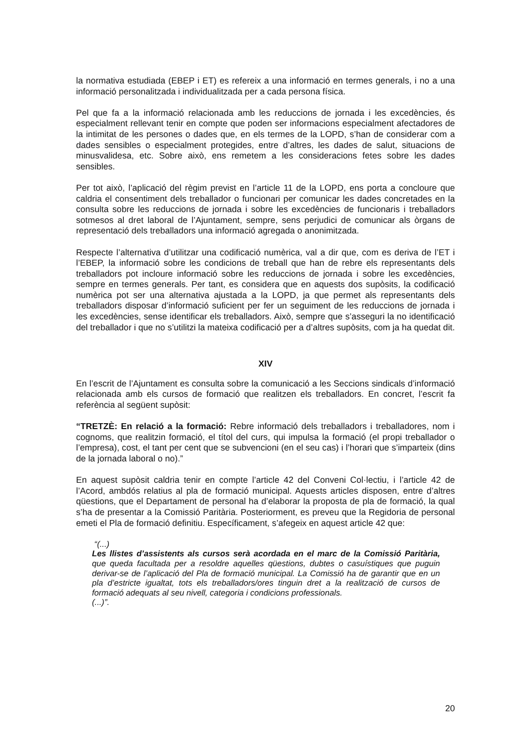la normativa estudiada (EBEP i ET) es refereix a una informació en termes generals, i no a una informació personalitzada i individualitzada per a cada persona física.
Pel que fa a la informació relacionada amb les reduccions de jornada i les excedències, és especialment rellevant tenir en compte que poden ser informacions especialment afectadores de la intimitat de les persones o dades que, en els termes de la LOPD, s’han de considerar com a dades sensibles o especialment protegides, entre d’altres, les dades de salut, situacions de minusvalidesa, etc. Sobre això, ens remetem a les consideracions fetes sobre les dades sensibles.
Per tot això, l’aplicació del règim previst en l’article 11 de la LOPD, ens porta a concloure que caldria el consentiment dels treballador o funcionari per comunicar les dades concretades en la consulta sobre les reduccions de jornada i sobre les excedències de funcionaris i treballadors sotmesos al dret laboral de l’Ajuntament, sempre, sens perjudici de comunicar als òrgans de representació dels treballadors una informació agregada o anonimitzada.
Respecte l’alternativa d’utilitzar una codificació numèrica, val a dir que, com es deriva de l’ET i l’EBEP, la informació sobre les condicions de treball que han de rebre els representants dels treballadors pot incloure informació sobre les reduccions de jornada i sobre les excedències, sempre en termes generals. Per tant, es considera que en aquests dos supòsits, la codificació numèrica pot ser una alternativa ajustada a la LOPD, ja que permet als representants dels treballadors disposar d’informació suficient per fer un seguiment de les reduccions de jornada i les excedències, sense identificar els treballadors. Això, sempre que s’asseguri la no identificació del treballador i que no s’utilitzi la mateixa codificació per a d’altres supòsits, com ja ha quedat dit.
XIV
En l’escrit de l’Ajuntament es consulta sobre la comunicació a les Seccions sindicals d’informació relacionada amb els cursos de formació que realitzen els treballadors. En concret, l’escrit fa referència al següent supòsit:
“TRETZÈ: En relació a la formació: Rebre informació dels treballadors i treballadores, nom i cognoms, que realitzin formació, el títol del curs, qui impulsa la formació (el propi treballador o l’empresa), cost, el tant per cent que se subvencioni (en el seu cas) i l’horari que s’imparteix (dins de la jornada laboral o no).”
En aquest supòsit caldria tenir en compte l’article 42 del Conveni Col·lectiu, i l’article 42 de l’Acord, ambdós relatius al pla de formació municipal. Aquests articles disposen, entre d’altres qüestions, que el Departament de personal ha d’elaborar la proposta de pla de formació, la qual s’ha de presentar a la Comissió Paritària. Posteriorment, es preveu que la Regidoria de personal emeti el Pla de formació definitiu. Específicament, s’afegeix en aquest article 42 que:
“(...)
Les llistes d’assistents als cursos serà acordada en el marc de la Comissió Paritària, que queda facultada per a resoldre aquelles qüestions, dubtes o casuístiques que puguin derivar-se de l’aplicació del Pla de formació municipal. La Comissió ha de garantir que en un pla d’estricte igualtat, tots els treballadors/ores tinguin dret a la realització de cursos de formació adequats al seu nivell, categoria i condicions professionals.
(...)”.
20